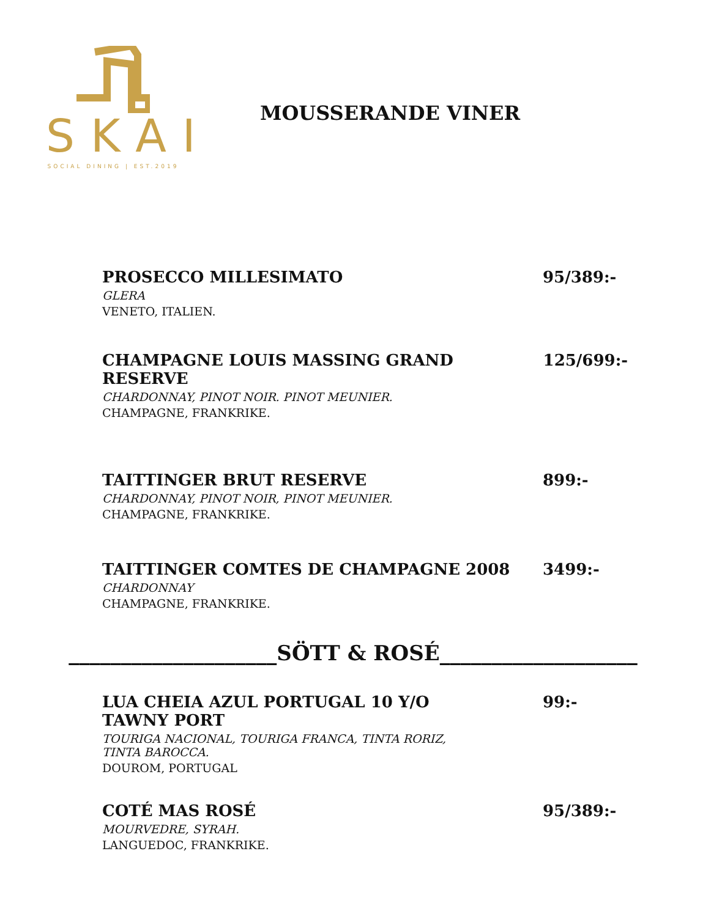SKAI
SOCIAL DINING | EST.2019
MOUSSERANDE VINER
PROSECCO MILLESIMATO
GLERA
VENETO, ITALIEN.
95/389:-
CHAMPAGNE LOUIS MASSING GRAND RESERVE
CHARDONNAY, PINOT NOIR. PINOT MEUNIER.
CHAMPAGNE, FRANKRIKE.
125/699:-
TAITTINGER BRUT RESERVE
CHARDONNAY, PINOT NOIR, PINOT MEUNIER.
CHAMPAGNE, FRANKRIKE.
899:-
TAITTINGER COMTES DE CHAMPAGNE 2008
CHARDONNAY
CHAMPAGNE, FRANKRIKE.
3499:-
____________________SÖTT & ROSÉ___________________
LUA CHEIA AZUL PORTUGAL 10 Y/O
TAWNY PORT
TOURIGA NACIONAL, TOURIGA FRANCA, TINTA RORIZ,
TINTA BAROCCA.
DOUROM, PORTUGAL
99:-
COTÉ MAS ROSÉ
MOURVEDRE, SYRAH.
LANGUEDOC, FRANKRIKE.
95/389:-